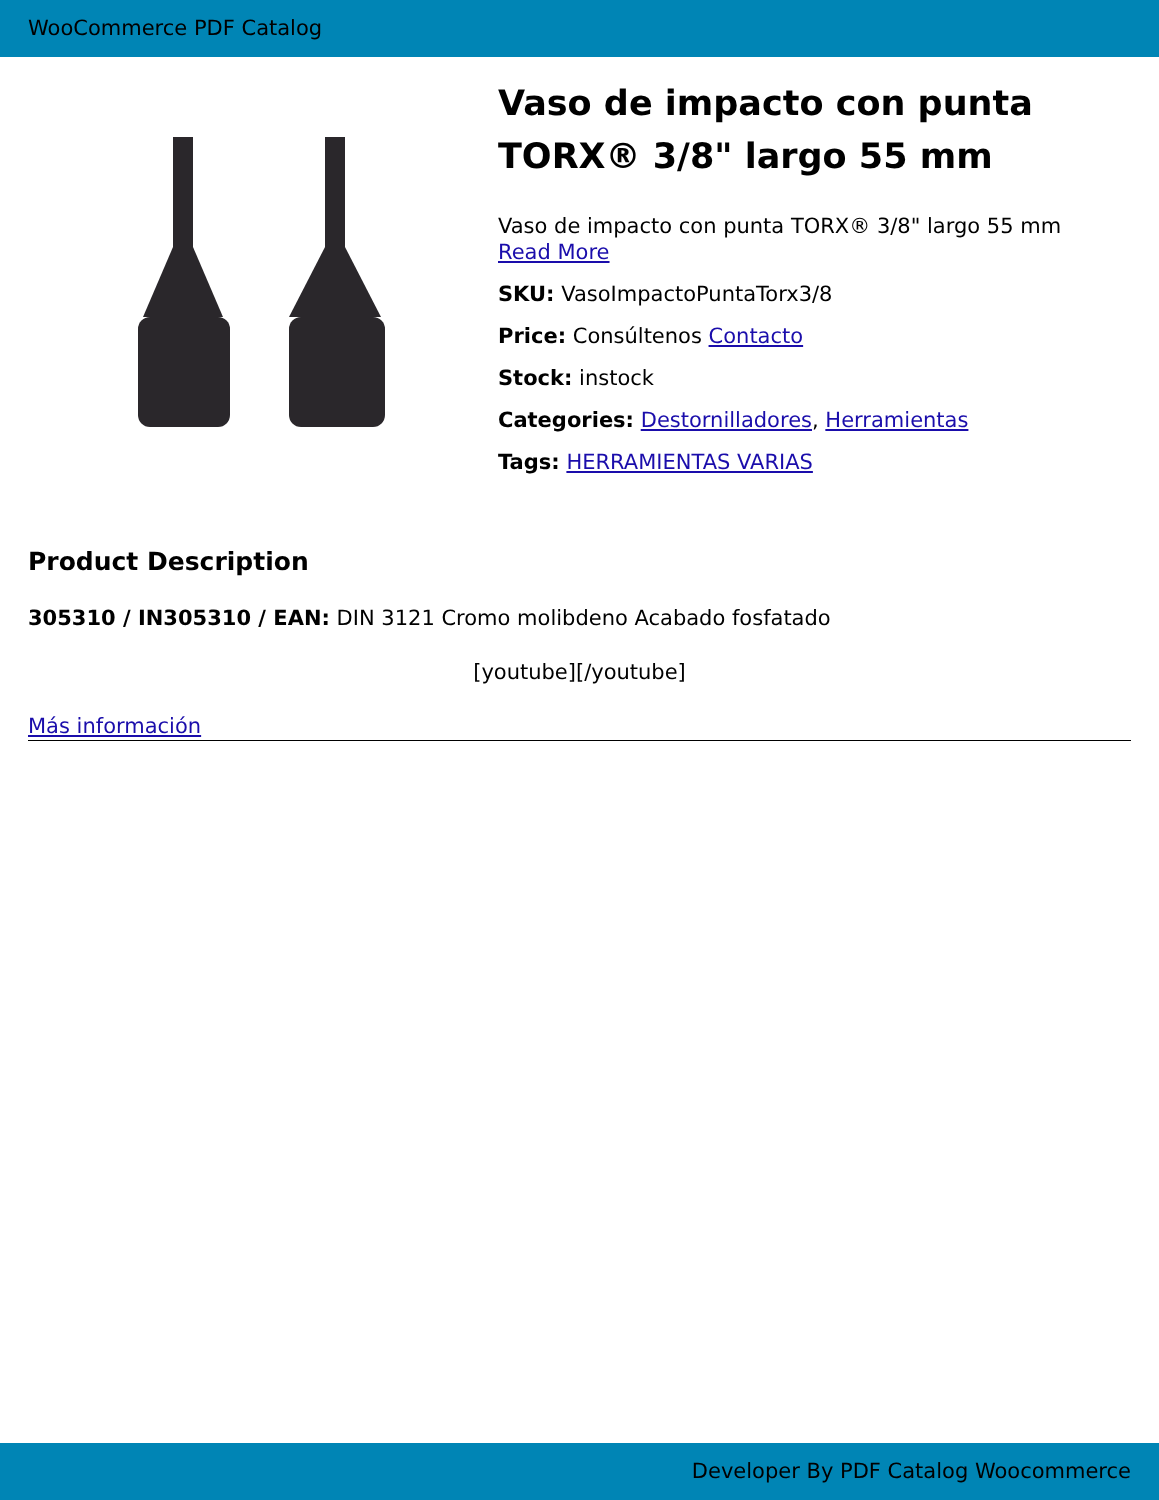WooCommerce PDF Catalog
Vaso de impacto con punta TORX® 3/8" largo 55 mm
Vaso de impacto con punta TORX® 3/8" largo 55 mm
Read More
SKU: VasoImpactoPuntaTorx3/8
Price: Consúltenos Contacto
Stock: instock
Categories: Destornilladores, Herramientas
Tags: HERRAMIENTAS VARIAS
Product Description
305310 / IN305310 / EAN: DIN 3121 Cromo molibdeno Acabado fosfatado
[youtube][/youtube]
Más información
Developer By PDF Catalog Woocommerce